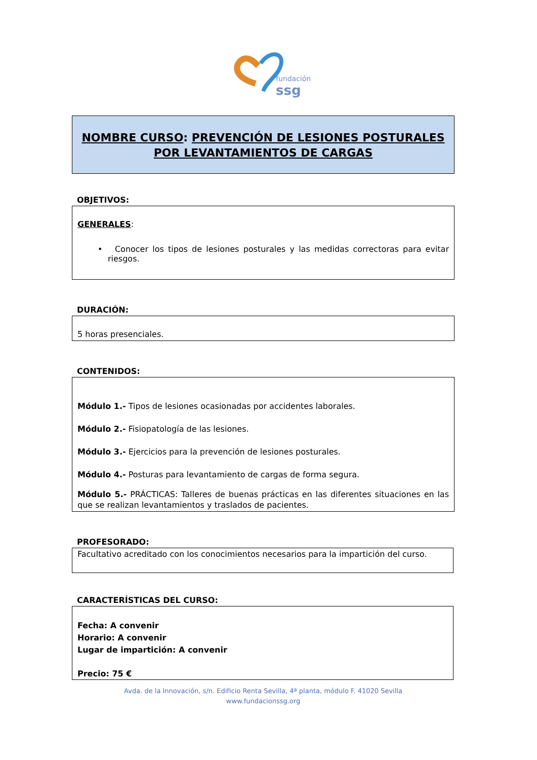fundación
ssg
NOMBRE CURSO: PREVENCIÓN DE LESIONES POSTURALES POR LEVANTAMIENTOS DE CARGAS
OBJETIVOS:
GENERALES:
• Conocer los tipos de lesiones posturales y las medidas correctoras para evitar riesgos.
DURACIÓN:
5 horas presenciales.
CONTENIDOS:
Módulo 1.- Tipos de lesiones ocasionadas por accidentes laborales.
Módulo 2.- Fisiopatología de las lesiones.
Módulo 3.- Ejercicios para la prevención de lesiones posturales.
Módulo 4.- Posturas para levantamiento de cargas de forma segura.
Módulo 5.- PRÁCTICAS: Talleres de buenas prácticas en las diferentes situaciones en las que se realizan levantamientos y traslados de pacientes.
PROFESORADO:
Facultativo acreditado con los conocimientos necesarios para la impartición del curso.
CARACTERÍSTICAS DEL CURSO:
Fecha: A convenir
Horario: A convenir
Lugar de impartición: A convenir
Precio: 75 €
Avda. de la Innovación, s/n. Edificio Renta Sevilla, 4ª planta, módulo F. 41020 Sevilla
www.fundacionssg.org